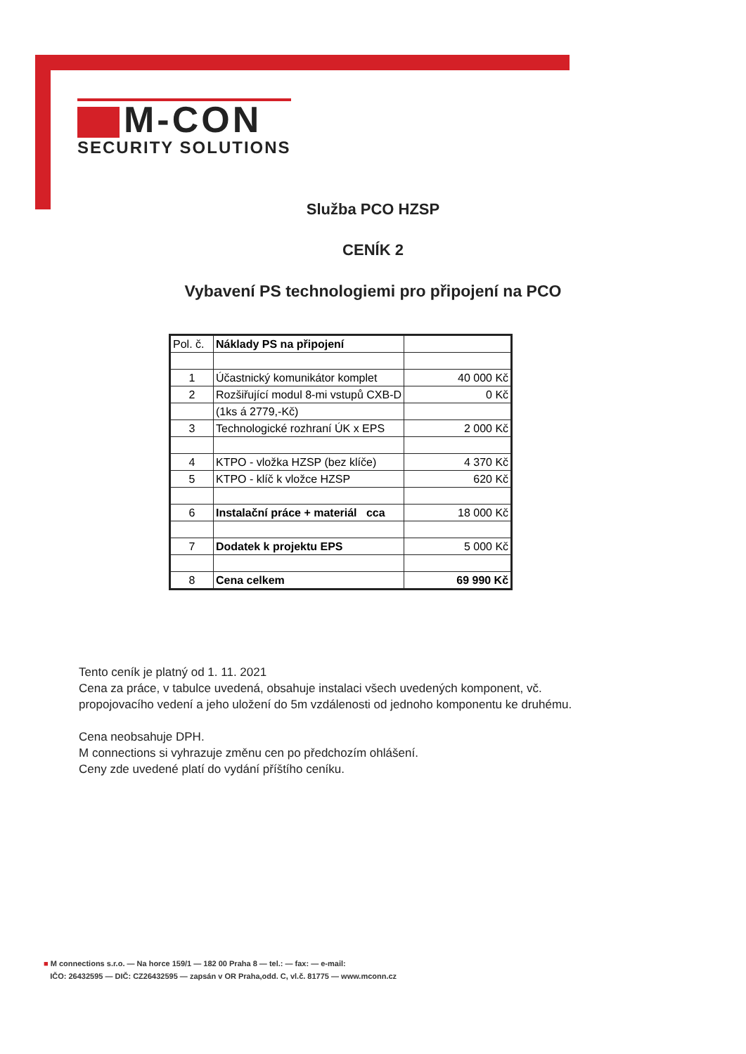M-CON
SECURITY SOLUTIONS
Služba PCO HZSP
CENÍK 2
Vybavení PS technologiemi pro připojení na PCO
| Pol. č. | Náklady PS na připojení | |
| --- | --- | --- |
| 1 | Účastnický komunikátor komplet | 40 000 Kč |
| 2 | Rozšiřující modul 8-mi vstupů CXB-D | 0 Kč |
| | (1ks á 2779,-Kč) | |
| 3 | Technologické rozhraní ÚK x EPS | 2 000 Kč |
| 4 | KTPO - vložka HZSP (bez klíče) | 4 370 Kč |
| 5 | KTPO - klíč k vložce HZSP | 620 Kč |
| 6 | Instalační práce + materiál cca | 18 000 Kč |
| 7 | Dodatek k projektu EPS | 5 000 Kč |
| 8 | Cena celkem | 69 990 Kč |
Tento ceník je platný od 1. 11. 2021
Cena za práce, v tabulce uvedená, obsahuje instalaci všech uvedených komponent, vč.
propojovacího vedení a jeho uložení do 5m vzdálenosti od jednoho komponentu ke druhému.
Cena neobsahuje DPH.
M connections si vyhrazuje změnu cen po předchozím ohlášení.
Ceny zde uvedené platí do vydání příštího ceníku.
■ M connections s.r.o. — Na horce 159/1 — 182 00 Praha 8 — tel.: — fax: — e-mail:
IČO: 26432595 — DIČ: CZ26432595 — zapsán v OR Praha,odd. C, vl.č. 81775 — www.mconn.cz